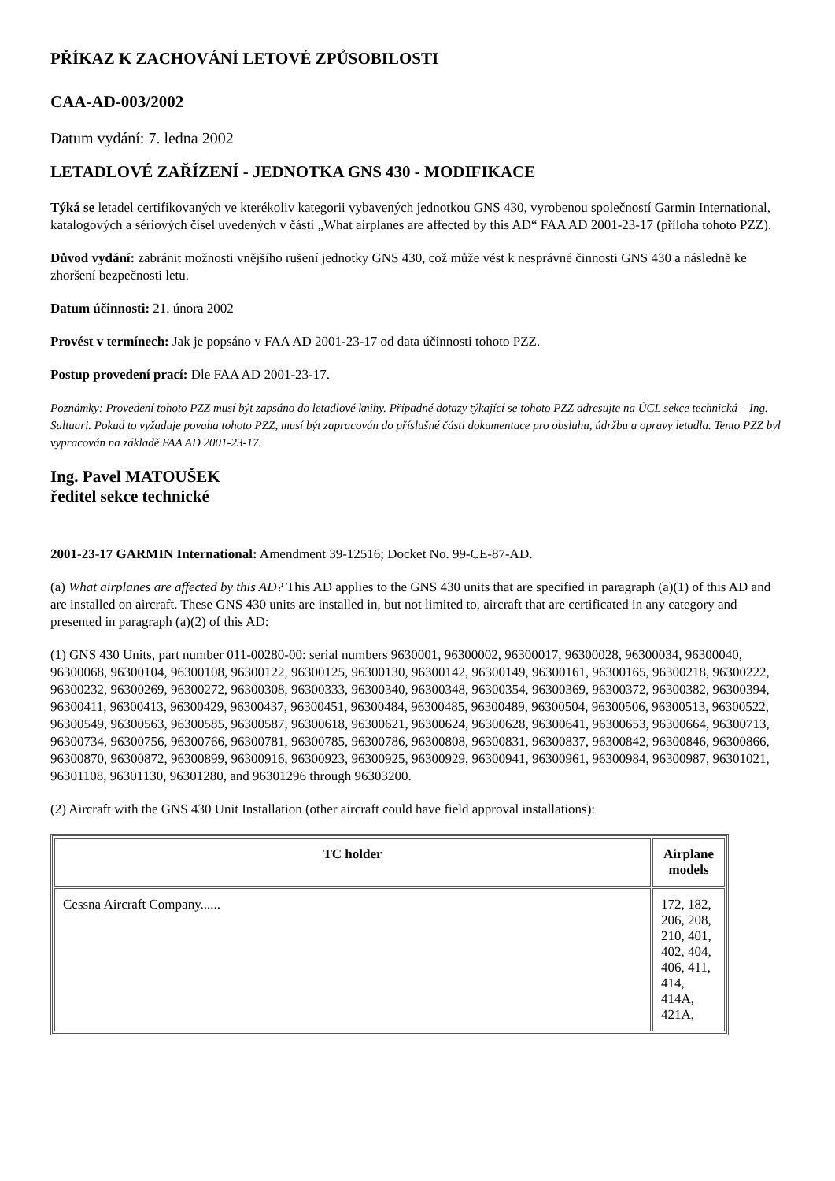PŘÍKAZ K ZACHOVÁNÍ LETOVÉ ZPŮSOBILOSTI
CAA-AD-003/2002
Datum vydání: 7. ledna 2002
LETADLOVÉ ZAŘÍZENÍ - JEDNOTKA GNS 430 - MODIFIKACE
Týká se letadel certifikovaných ve kterékoliv kategorii vybavených jednotkou GNS 430, vyrobenou společností Garmin International, katalogových a sériových čísel uvedených v části „What airplanes are affected by this AD“ FAA AD 2001-23-17 (příloha tohoto PZZ).
Důvod vydání: zabránit možnosti vnějšího rušení jednotky GNS 430, což může vést k nesprávné činnosti GNS 430 a následně ke zhoršení bezpečnosti letu.
Datum účinnosti: 21. února 2002
Provést v termínech: Jak je popsáno v FAA AD 2001-23-17 od data účinnosti tohoto PZZ.
Postup provedení prací: Dle FAA AD 2001-23-17.
Poznámky: Provedení tohoto PZZ musí být zapsáno do letadlové knihy. Případné dotazy týkající se tohoto PZZ adresujte na ÚCL sekce technická – Ing. Saltuari. Pokud to vyžaduje povaha tohoto PZZ, musí být zapracován do příslušné části dokumentace pro obsluhu, údržbu a opravy letadla. Tento PZZ byl vypracován na základě FAA AD 2001-23-17.
Ing. Pavel MATOUŠEK
ředitel sekce technické
2001-23-17 GARMIN International: Amendment 39-12516; Docket No. 99-CE-87-AD.
(a) What airplanes are affected by this AD? This AD applies to the GNS 430 units that are specified in paragraph (a)(1) of this AD and are installed on aircraft. These GNS 430 units are installed in, but not limited to, aircraft that are certificated in any category and presented in paragraph (a)(2) of this AD:
(1) GNS 430 Units, part number 011-00280-00: serial numbers 9630001, 96300002, 96300017, 96300028, 96300034, 96300040, 96300068, 96300104, 96300108, 96300122, 96300125, 96300130, 96300142, 96300149, 96300161, 96300165, 96300218, 96300222, 96300232, 96300269, 96300272, 96300308, 96300333, 96300340, 96300348, 96300354, 96300369, 96300372, 96300382, 96300394, 96300411, 96300413, 96300429, 96300437, 96300451, 96300484, 96300485, 96300489, 96300504, 96300506, 96300513, 96300522, 96300549, 96300563, 96300585, 96300587, 96300618, 96300621, 96300624, 96300628, 96300641, 96300653, 96300664, 96300713, 96300734, 96300756, 96300766, 96300781, 96300785, 96300786, 96300808, 96300831, 96300837, 96300842, 96300846, 96300866, 96300870, 96300872, 96300899, 96300916, 96300923, 96300925, 96300929, 96300941, 96300961, 96300984, 96300987, 96301021, 96301108, 96301130, 96301280, and 96301296 through 96303200.
(2) Aircraft with the GNS 430 Unit Installation (other aircraft could have field approval installations):
| TC holder | Airplane models |
| --- | --- |
| Cessna Aircraft Company...... | 172, 182, 206, 208, 210, 401, 402, 404, 406, 411, 414, 414A, 421A, |